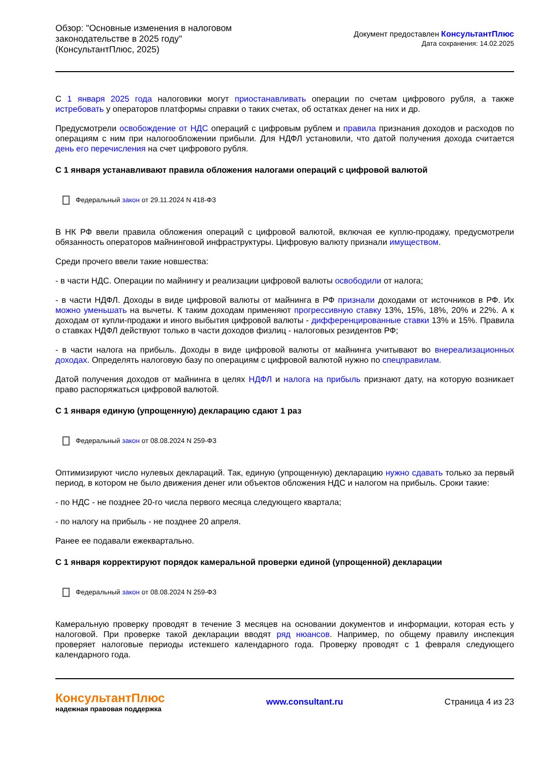Обзор: "Основные изменения в налоговом
законодательстве в 2025 году"
(КонсультантПлюс, 2025)
Документ предоставлен КонсультантПлюс
Дата сохранения: 14.02.2025
С 1 января 2025 года налоговики могут приостанавливать операции по счетам цифрового рубля, а также истребовать у операторов платформы справки о таких счетах, об остатках денег на них и др.
Предусмотрели освобождение от НДС операций с цифровым рублем и правила признания доходов и расходов по операциям с ним при налогообложении прибыли. Для НДФЛ установили, что датой получения дохода считается день его перечисления на счет цифрового рубля.
С 1 января устанавливают правила обложения налогами операций с цифровой валютой
Федеральный закон от 29.11.2024 N 418-ФЗ
В НК РФ ввели правила обложения операций с цифровой валютой, включая ее куплю-продажу, предусмотрели обязанность операторов майнинговой инфраструктуры. Цифровую валюту признали имуществом.
Среди прочего ввели такие новшества:
- в части НДС. Операции по майнингу и реализации цифровой валюты освободили от налога;
- в части НДФЛ. Доходы в виде цифровой валюты от майнинга в РФ признали доходами от источников в РФ. Их можно уменьшать на вычеты. К таким доходам применяют прогрессивную ставку 13%, 15%, 18%, 20% и 22%. А к доходам от купли-продажи и иного выбытия цифровой валюты - дифференцированные ставки 13% и 15%. Правила о ставках НДФЛ действуют только в части доходов физлиц - налоговых резидентов РФ;
- в части налога на прибыль. Доходы в виде цифровой валюты от майнинга учитывают во внереализационных доходах. Определять налоговую базу по операциям с цифровой валютой нужно по спецправилам.
Датой получения доходов от майнинга в целях НДФЛ и налога на прибыль признают дату, на которую возникает право распоряжаться цифровой валютой.
С 1 января единую (упрощенную) декларацию сдают 1 раз
Федеральный закон от 08.08.2024 N 259-ФЗ
Оптимизируют число нулевых деклараций. Так, единую (упрощенную) декларацию нужно сдавать только за первый период, в котором не было движения денег или объектов обложения НДС и налогом на прибыль. Сроки такие:
- по НДС - не позднее 20-го числа первого месяца следующего квартала;
- по налогу на прибыль - не позднее 20 апреля.
Ранее ее подавали ежеквартально.
С 1 января корректируют порядок камеральной проверки единой (упрощенной) декларации
Федеральный закон от 08.08.2024 N 259-ФЗ
Камеральную проверку проводят в течение 3 месяцев на основании документов и информации, которая есть у налоговой. При проверке такой декларации вводят ряд нюансов. Например, по общему правилу инспекция проверяет налоговые периоды истекшего календарного года. Проверку проводят с 1 февраля следующего календарного года.
КонсультантПлюс
надежная правовая поддержка
www.consultant.ru Страница 4 из 23